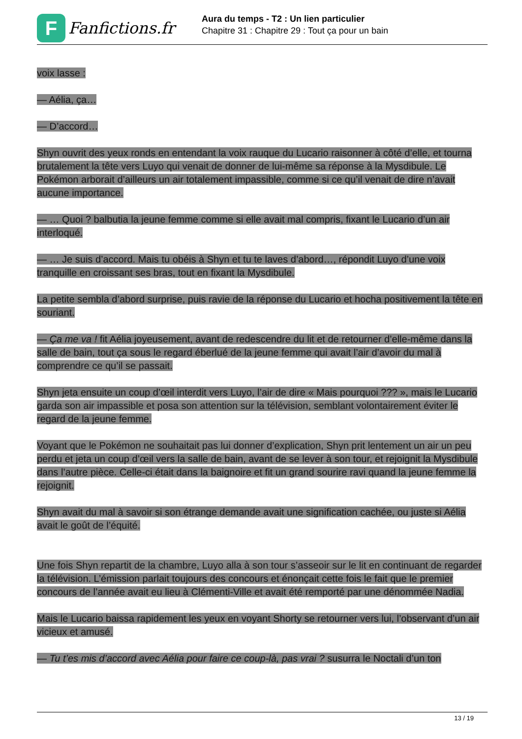F
Fanfictions.fr
Aura du temps - T2 : Un lien particulier
Chapitre 31 : Chapitre 29 : Tout ça pour un bain
voix lasse :
— Aélia, ça…
— D’accord…
Shyn ouvrit des yeux ronds en entendant la voix rauque du Lucario raisonner à côté d’elle, et tourna brutalement la tête vers Luyo qui venait de donner de lui-même sa réponse à la Mysdibule. Le Pokémon arborait d’ailleurs un air totalement impassible, comme si ce qu’il venait de dire n’avait aucune importance.
— … Quoi ? balbutia la jeune femme comme si elle avait mal compris, fixant le Lucario d’un air interloqué.
— … Je suis d’accord. Mais tu obéis à Shyn et tu te laves d’abord…, répondit Luyo d’une voix tranquille en croissant ses bras, tout en fixant la Mysdibule.
La petite sembla d’abord surprise, puis ravie de la réponse du Lucario et hocha positivement la tête en souriant.
— Ça me va ! fit Aélia joyeusement, avant de redescendre du lit et de retourner d’elle-même dans la salle de bain, tout ça sous le regard éberlué de la jeune femme qui avait l’air d’avoir du mal à comprendre ce qu’il se passait.
Shyn jeta ensuite un coup d’œil interdit vers Luyo, l’air de dire « Mais pourquoi ??? », mais le Lucario garda son air impassible et posa son attention sur la télévision, semblant volontairement éviter le regard de la jeune femme.
Voyant que le Pokémon ne souhaitait pas lui donner d’explication, Shyn prit lentement un air un peu perdu et jeta un coup d’œil vers la salle de bain, avant de se lever à son tour, et rejoignit la Mysdibule dans l’autre pièce. Celle-ci était dans la baignoire et fit un grand sourire ravi quand la jeune femme la rejoignit.
Shyn avait du mal à savoir si son étrange demande avait une signification cachée, ou juste si Aélia avait le goût de l’équité.
Une fois Shyn repartit de la chambre, Luyo alla à son tour s’asseoir sur le lit en continuant de regarder la télévision. L’émission parlait toujours des concours et énonçait cette fois le fait que le premier concours de l’année avait eu lieu à Clémenti-Ville et avait été remporté par une dénommée Nadia.
Mais le Lucario baissa rapidement les yeux en voyant Shorty se retourner vers lui, l’observant d’un air vicieux et amusé.
— Tu t’es mis d’accord avec Aélia pour faire ce coup-là, pas vrai ? susurra le Noctali d’un ton
13 / 19